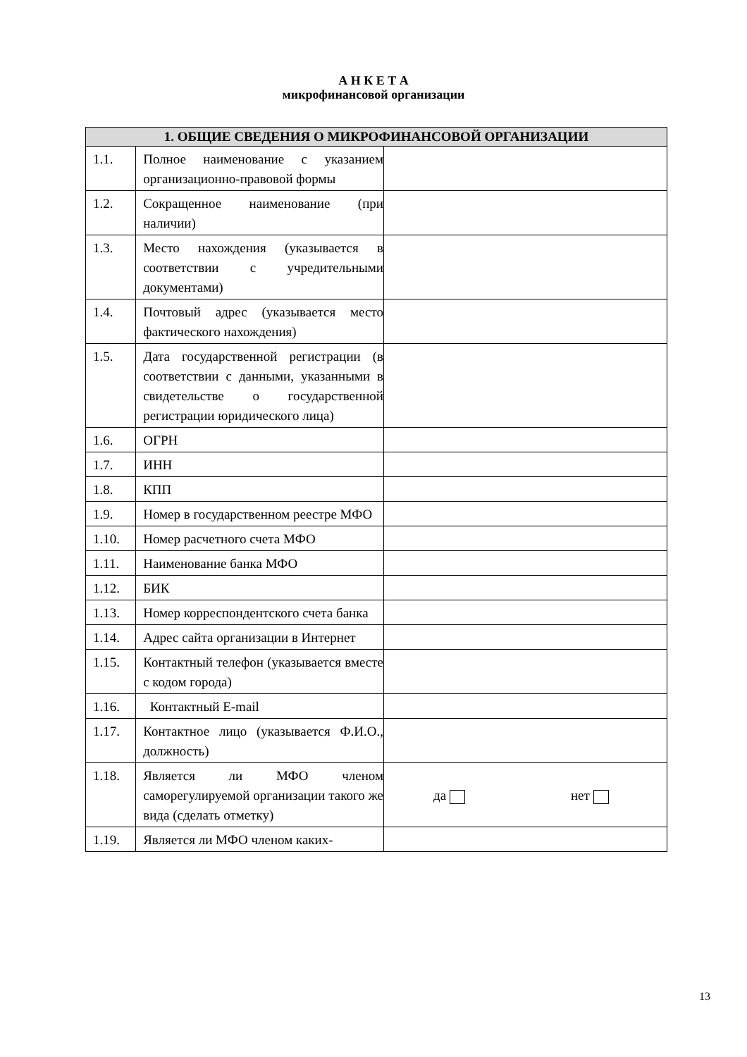А Н К Е Т А
микрофинансовой организации
| 1. ОБЩИЕ СВЕДЕНИЯ О МИКРОФИНАНСОВОЙ ОРГАНИЗАЦИИ | | |
| --- | --- | --- |
| 1.1. | Полное наименование с указанием организационно-правовой формы | |
| 1.2. | Сокращенное наименование (при наличии) | |
| 1.3. | Место нахождения (указывается в соответствии с учредительными документами) | |
| 1.4. | Почтовый адрес (указывается место фактического нахождения) | |
| 1.5. | Дата государственной регистрации (в соответствии с данными, указанными в свидетельстве о государственной регистрации юридического лица) | |
| 1.6. | ОГРН | |
| 1.7. | ИНН | |
| 1.8. | КПП | |
| 1.9. | Номер в государственном реестре МФО | |
| 1.10. | Номер расчетного счета МФО | |
| 1.11. | Наименование банка МФО | |
| 1.12. | БИК | |
| 1.13. | Номер корреспондентского счета банка | |
| 1.14. | Адрес сайта организации в Интернет | |
| 1.15. | Контактный телефон (указывается вместе с кодом города) | |
| 1.16. | Контактный E-mail | |
| 1.17. | Контактное лицо (указывается Ф.И.О., должность) | |
| 1.18. | Является ли МФО членом саморегулируемой организации такого же вида (сделать отметку) | да нет |
| 1.19. | Является ли МФО членом каких- | |
13